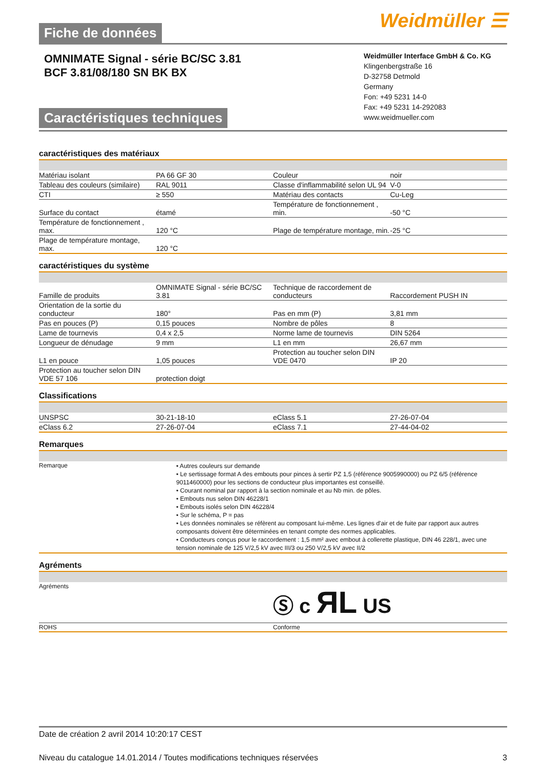Fiche de données
Weidmüller ☰
OMNIMATE Signal - série BC/SC 3.81
BCF 3.81/08/180 SN BK BX
Caractéristiques techniques
Weidmüller Interface GmbH & Co. KG
Klingenbergstraße 16
D-32758 Detmold
Germany
Fon: +49 5231 14-0
Fax: +49 5231 14-292083
www.weidmueller.com
caractéristiques des matériaux
| Matériau isolant | PA 66 GF 30 | | Couleur | noir |
| Tableau des couleurs (similaire) | RAL 9011 | | Classe d'inflammabilité selon UL 94 | V-0 |
| CTI | ≥ 550 | | Matériau des contacts | Cu-Leg |
| Surface du contact | étamé | | Température de fonctionnement , min. | -50 °C |
| Température de fonctionnement , max. | 120 °C | | Plage de température montage, min. | -25 °C |
| Plage de température montage, max. | 120 °C | | | |
caractéristiques du système
| Famille de produits | OMNIMATE Signal - série BC/SC 3.81 | | Technique de raccordement de conducteurs | Raccordement PUSH IN |
| Orientation de la sortie du conducteur | 180° | | Pas en mm (P) | 3,81 mm |
| Pas en pouces (P) | 0,15 pouces | | Nombre de pôles | 8 |
| Lame de tournevis | 0,4 x 2,5 | | Norme lame de tournevis | DIN 5264 |
| Longueur de dénudage | 9 mm | | L1 en mm | 26,67 mm |
| L1 en pouce | 1,05 pouces | | Protection au toucher selon DIN VDE 0470 | IP 20 |
| Protection au toucher selon DIN VDE 57 106 | protection doigt | | | |
Classifications
| UNSPSC | 30-21-18-10 | | eClass 5.1 | 27-26-07-04 |
| eClass 6.2 | 27-26-07-04 | | eClass 7.1 | 27-44-04-02 |
Remarques
| Remarque | • Autres couleurs sur demande • Le sertissage format A des embouts pour pinces à sertir PZ 1,5 (référence 9005990000) ou PZ 6/5 (référence 9011460000) pour les sections de conducteur plus importantes est conseillé. • Courant nominal par rapport à la section nominale et au Nb min. de pôles. • Embouts nus selon DIN 46228/1 • Embouts isolés selon DIN 46228/4 • Sur le schéma, P = pas • Les données nominales se réfèrent au composant lui-même. Les lignes d'air et de fuite par rapport aux autres composants doivent être déterminées en tenant compte des normes applicables. • Conducteurs conçus pour le raccordement : 1,5 mm² avec embout à collerette plastique, DIN 46 228/1, avec une tension nominale de 125 V/2,5 kV avec III/3 ou 250 V/2,5 kV avec II/2 |
Agréments
| Agréments | Ⓢ c ЯL US |
| ROHS | Conforme |
Date de création 2 avril 2014 10:20:17 CEST
Niveau du catalogue 14.01.2014 / Toutes modifications techniques réservées 3